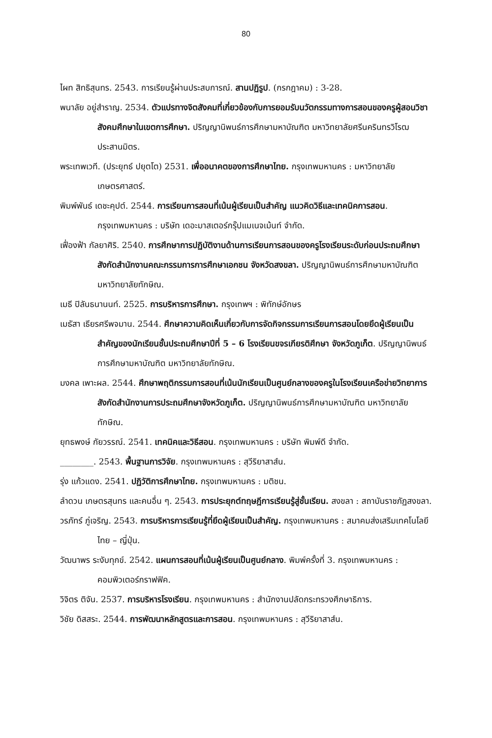80
ไผท สิทธิสุนทร. 2543. การเรียนรู้ผ่านประสบการณ์. สานปฏิรูป. (กรกฎาคม) : 3-28.
พนาลัย อยู่สำราญ. 2534. ตัวแปรทางจิตสังคมที่เกี่ยวข้องกับการยอมรับนวัตกรรมทางการสอนของครูผู้สอนวิชาสังคมศึกษาในเขตการศึกษา. ปริญญานิพนธ์การศึกษามหาบัณฑิต มหาวิทยาลัยศรีนครินทรวิโรฒ ประสานมิตร.
พระเทพเวที. (ประยุทธ์ ปยุตโต) 2531. เพื่ออนาคตของการศึกษาไทย. กรุงเทพมหานคร : มหาวิทยาลัยเกษตรศาสตร์.
พิมพ์พันธ์ เดชะคุปต์. 2544. การเรียนการสอนที่เน้นผู้เรียนเป็นสำคัญ แนวคิดวิธีและเทคนิคการสอน. กรุงเทพมหานคร : บริษัท เดอะมาสเตอร์กรุ๊ปแมเนจเม้นท์ จำกัด.
เฟื่องฟ้า กัลยาศิริ. 2540. การศึกษาการปฏิบัติงานด้านการเรียนการสอนของครูโรงเรียนระดับก่อนประถมศึกษา สังกัดสำนักงานคณะกรรมการการศึกษาเอกชน จังหวัดสงขลา. ปริญญานิพนธ์การศึกษามหาบัณฑิต มหาวิทยาลัยทักษิณ.
เมธี ปิลันธนานนท์. 2525. การบริหารการศึกษา. กรุงเทพฯ : พิทักษ์อักษร
เมธัสา เธียรศรีพจมาน. 2544. ศึกษาความคิดเห็นเกี่ยวกับการจัดกิจกรรมการเรียนการสอนโดยยึดผู้เรียนเป็นสำคัญของนักเรียนชั้นประถมศึกษาปีที่ 5 – 6 โรงเรียนขจรเกียรติศึกษา จังหวัดภูเก็ต. ปริญญานิพนธ์การศึกษามหาบัณฑิต มหาวิทยาลัยทักษิณ.
มงคล เพาะผล. 2544. ศึกษาพฤติกรรมการสอนที่เน้นนักเรียนเป็นศูนย์กลางของครูในโรงเรียนเครือข่ายวิทยาการ สังกัดสำนักงานการประถมศึกษาจังหวัดภูเก็ต. ปริญญานิพนธ์การศึกษามหาบัณฑิต มหาวิทยาลัยทักษิณ.
ยุทธพงษ์ กัยวรรณ์. 2541. เทคนิคและวิธีสอน. กรุงเทพมหานคร : บริษัท พิมพ์ดี จำกัด.
________. 2543. พื้นฐานการวิจัย. กรุงเทพมหานคร : สุวีริยาสาส์น.
รุ่ง แก้วแดง. 2541. ปฏิวัติการศึกษาไทย. กรุงเทพมหานคร : มติชน.
ลำดวน เกษตรสุนทร และคนอื่น ๆ. 2543. การประยุกต์ทฤษฎีการเรียนรู้สู่ชั้นเรียน. สงขลา : สถาบันราชภัฏสงขลา.
วรภัทร์ ภู่เจริญ. 2543. การบริหารการเรียนรู้ที่ยึดผู้เรียนเป็นสำคัญ. กรุงเทพมหานคร : สมาคมส่งเสริมเทคโนโลยีไทย – ญี่ปุ่น.
วัฒนาพร ระงับทุกข์. 2542. แผนการสอนที่เน้นผู้เรียนเป็นศูนย์กลาง. พิมพ์ครั้งที่ 3. กรุงเทพมหานคร : คอมพิวเตอร์กราฟฟิค.
วิจิตร ติจัน. 2537. การบริหารโรงเรียน. กรุงเทพมหานคร : สำนักงานปลัดกระทรวงศึกษาธิการ.
วิชัย ดิสสระ. 2544. การพัฒนาหลักสูตรและการสอน. กรุงเทพมหานคร : สุวีริยาสาส์น.